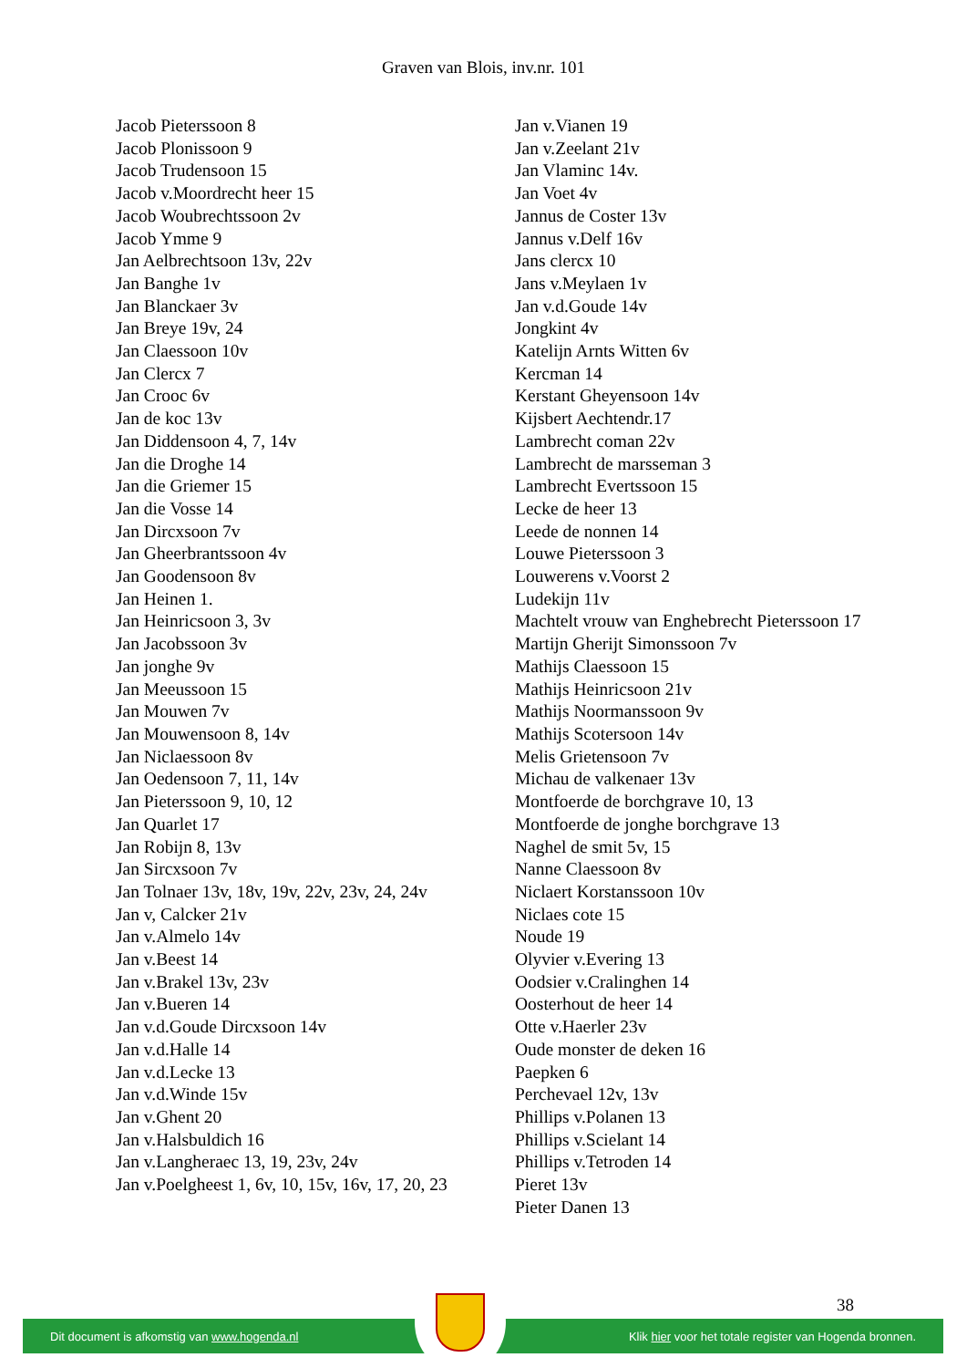Graven van Blois, inv.nr. 101
Jacob Pieterssoon 8
Jacob Plonissoon 9
Jacob Trudensoon 15
Jacob v.Moordrecht heer 15
Jacob Woubrechtssoon 2v
Jacob Ymme 9
Jan Aelbrechtsoon 13v, 22v
Jan Banghe 1v
Jan Blanckaer 3v
Jan Breye 19v, 24
Jan Claessoon 10v
Jan Clercx 7
Jan Crooc 6v
Jan de koc 13v
Jan Diddensoon 4, 7, 14v
Jan die Droghe 14
Jan die Griemer 15
Jan die Vosse 14
Jan Dircxsoon 7v
Jan Gheerbrantssoon 4v
Jan Goodensoon 8v
Jan Heinen 1.
Jan Heinricsoon 3, 3v
Jan Jacobssoon 3v
Jan jonghe 9v
Jan Meeussoon 15
Jan Mouwen 7v
Jan Mouwensoon 8, 14v
Jan Niclaessoon 8v
Jan Oedensoon 7, 11, 14v
Jan Pieterssoon 9, 10, 12
Jan Quarlet 17
Jan Robijn 8, 13v
Jan Sircxsoon 7v
Jan Tolnaer 13v, 18v, 19v, 22v, 23v, 24, 24v
Jan v, Calcker 21v
Jan v.Almelo 14v
Jan v.Beest 14
Jan v.Brakel 13v, 23v
Jan v.Bueren 14
Jan v.d.Goude Dircxsoon 14v
Jan v.d.Halle 14
Jan v.d.Lecke 13
Jan v.d.Winde 15v
Jan v.Ghent 20
Jan v.Halsbuldich 16
Jan v.Langheraec 13, 19, 23v, 24v
Jan v.Poelgheest 1, 6v, 10, 15v, 16v, 17, 20, 23
Jan v.Vianen 19
Jan v.Zeelant 21v
Jan Vlaminc 14v.
Jan Voet 4v
Jannus de Coster 13v
Jannus v.Delf 16v
Jans clercx 10
Jans v.Meylaen 1v
Jan v.d.Goude 14v
Jongkint 4v
Katelijn Arnts Witten 6v
Kercman 14
Kerstant Gheyensoon 14v
Kijsbert Aechtendr.17
Lambrecht coman 22v
Lambrecht de marsseman 3
Lambrecht Evertssoon 15
Lecke de heer 13
Leede de nonnen 14
Louwe Pieterssoon 3
Louwerens v.Voorst 2
Ludekijn 11v
Machtelt vrouw van Enghebrecht Pieterssoon 17
Martijn Gherijt Simonssoon 7v
Mathijs Claessoon 15
Mathijs Heinricsoon 21v
Mathijs Noormanssoon 9v
Mathijs Scotersoon 14v
Melis Grietensoon 7v
Michau de valkenaer 13v
Montfoerde de borchgrave 10, 13
Montfoerde de jonghe borchgrave 13
Naghel de smit 5v, 15
Nanne Claessoon 8v
Niclaert Korstanssoon 10v
Niclaes cote 15
Noude 19
Olyvier v.Evering 13
Oodsier v.Cralinghen 14
Oosterhout de heer 14
Otte v.Haerler 23v
Oude monster de deken 16
Paepken 6
Perchevael 12v, 13v
Phillips v.Polanen 13
Phillips v.Scielant 14
Phillips v.Tetroden 14
Pieret 13v
Pieter Danen 13
38
Dit document is afkomstig van www.hogenda.nl Klik hier voor het totale register van Hogenda bronnen.